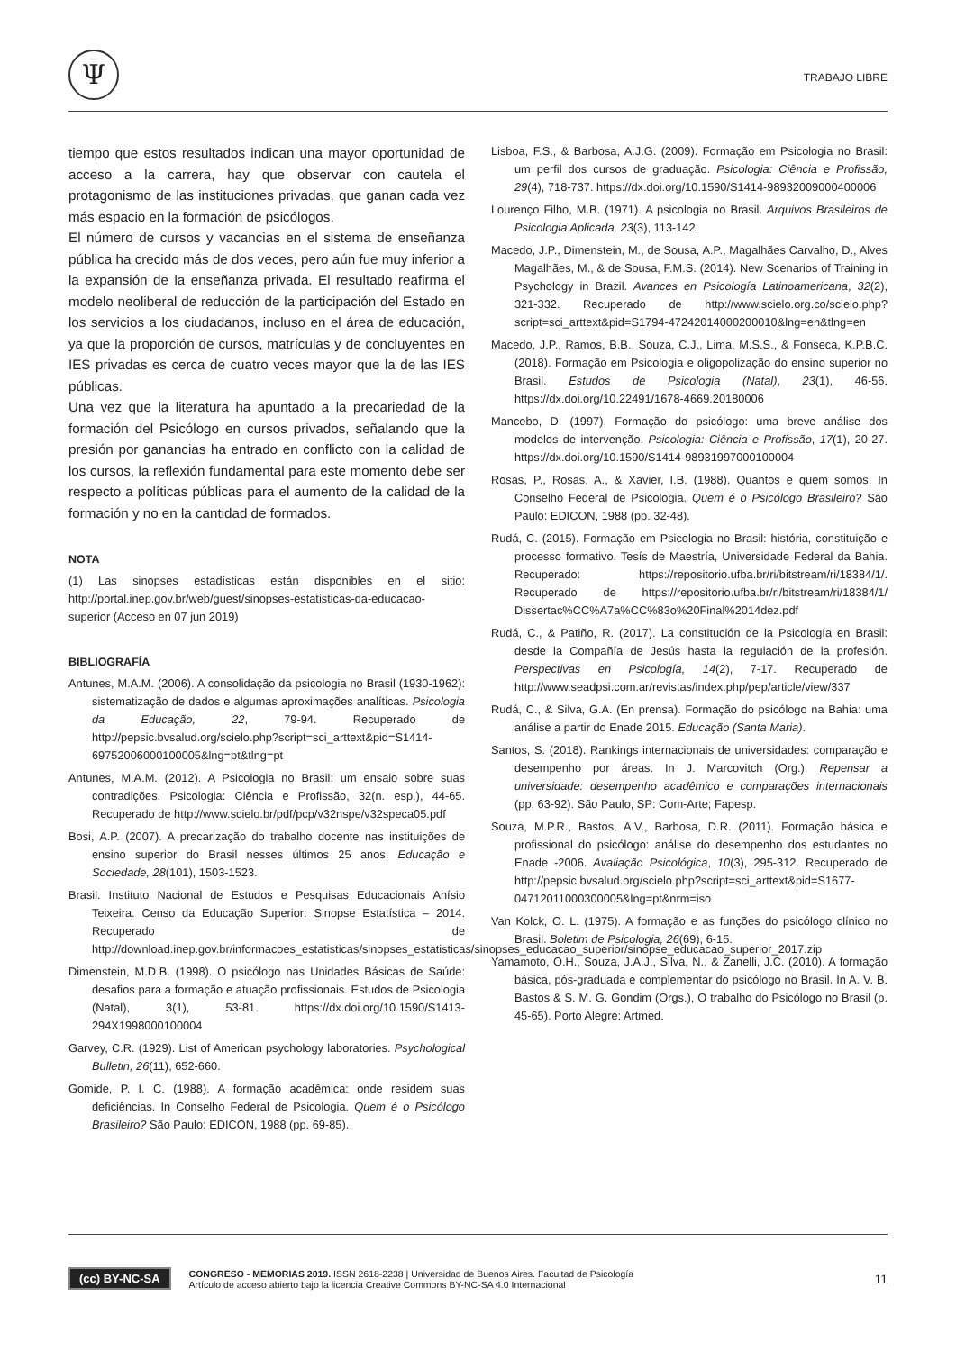Ψ TRABAJO LIBRE
tiempo que estos resultados indican una mayor oportunidad de acceso a la carrera, hay que observar con cautela el protagonismo de las instituciones privadas, que ganan cada vez más espacio en la formación de psicólogos.
El número de cursos y vacancias en el sistema de enseñanza pública ha crecido más de dos veces, pero aún fue muy inferior a la expansión de la enseñanza privada. El resultado reafirma el modelo neoliberal de reducción de la participación del Estado en los servicios a los ciudadanos, incluso en el área de educación, ya que la proporción de cursos, matrículas y de concluyentes en IES privadas es cerca de cuatro veces mayor que la de las IES públicas.
Una vez que la literatura ha apuntado a la precariedad de la formación del Psicólogo en cursos privados, señalando que la presión por ganancias ha entrado en conflicto con la calidad de los cursos, la reflexión fundamental para este momento debe ser respecto a políticas públicas para el aumento de la calidad de la formación y no en la cantidad de formados.
NOTA
(1) Las sinopses estadísticas están disponibles en el sitio: http://portal.inep.gov.br/web/guest/sinopses-estatisticas-da-educacao-superior (Acceso en 07 jun 2019)
BIBLIOGRAFÍA
Antunes, M.A.M. (2006). A consolidação da psicologia no Brasil (1930-1962): sistematização de dados e algumas aproximações analíticas. Psicologia da Educação, 22, 79-94. Recuperado de http://pepsic.bvsalud.org/scielo.php?script=sci_arttext&pid=S1414-69752006000100005&lng=pt&tlng=pt
Antunes, M.A.M. (2012). A Psicologia no Brasil: um ensaio sobre suas contradições. Psicologia: Ciência e Profissão, 32(n. esp.), 44-65. Recuperado de http://www.scielo.br/pdf/pcp/v32nspe/v32speca05.pdf
Bosi, A.P. (2007). A precarização do trabalho docente nas instituições de ensino superior do Brasil nesses últimos 25 anos. Educação e Sociedade, 28(101), 1503-1523.
Brasil. Instituto Nacional de Estudos e Pesquisas Educacionais Anísio Teixeira. Censo da Educação Superior: Sinopse Estatística – 2014. Recuperado de http://download.inep.gov.br/informacoes_estatisticas/sinopses_estatisticas/sinopses_educacao_superior/sinopse_educacao_superior_2017.zip
Dimenstein, M.D.B. (1998). O psicólogo nas Unidades Básicas de Saúde: desafios para a formação e atuação profissionais. Estudos de Psicologia (Natal), 3(1), 53-81. https://dx.doi.org/10.1590/S1413-294X1998000100004
Garvey, C.R. (1929). List of American psychology laboratories. Psychological Bulletin, 26(11), 652-660.
Gomide, P. I. C. (1988). A formação acadêmica: onde residem suas deficiências. In Conselho Federal de Psicologia. Quem é o Psicólogo Brasileiro? São Paulo: EDICON, 1988 (pp. 69-85).
Lisboa, F.S., & Barbosa, A.J.G. (2009). Formação em Psicologia no Brasil: um perfil dos cursos de graduação. Psicologia: Ciência e Profissão, 29(4), 718-737. https://dx.doi.org/10.1590/S1414-98932009000400006
Lourenço Filho, M.B. (1971). A psicologia no Brasil. Arquivos Brasileiros de Psicologia Aplicada, 23(3), 113-142.
Macedo, J.P., Dimenstein, M., de Sousa, A.P., Magalhães Carvalho, D., Alves Magalhães, M., & de Sousa, F.M.S. (2014). New Scenarios of Training in Psychology in Brazil. Avances en Psicología Latinoamericana, 32(2), 321-332. Recuperado de http://www.scielo.org.co/scielo.php?script=sci_arttext&pid=S1794-47242014000200010&lng=en&tlng=en
Macedo, J.P., Ramos, B.B., Souza, C.J., Lima, M.S.S., & Fonseca, K.P.B.C. (2018). Formação em Psicologia e oligopolização do ensino superior no Brasil. Estudos de Psicologia (Natal), 23(1), 46-56. https://dx.doi.org/10.22491/1678-4669.20180006
Mancebo, D. (1997). Formação do psicólogo: uma breve análise dos modelos de intervenção. Psicologia: Ciência e Profissão, 17(1), 20-27. https://dx.doi.org/10.1590/S1414-98931997000100004
Rosas, P., Rosas, A., & Xavier, I.B. (1988). Quantos e quem somos. In Conselho Federal de Psicologia. Quem é o Psicólogo Brasileiro? São Paulo: EDICON, 1988 (pp. 32-48).
Rudá, C. (2015). Formação em Psicologia no Brasil: história, constituição e processo formativo. Tesís de Maestría, Universidade Federal da Bahia. Recuperado: https://repositorio.ufba.br/ri/bitstream/ri/18384/1/. Recuperado de https://repositorio.ufba.br/ri/bitstream/ri/18384/1/ Dissertac%CC%A7a%CC%83o%20Final%2014dez.pdf
Rudá, C., & Patiño, R. (2017). La constitución de la Psicología en Brasil: desde la Compañía de Jesús hasta la regulación de la profesión. Perspectivas en Psicología, 14(2), 7-17. Recuperado de http://www.seadpsi.com.ar/revistas/index.php/pep/article/view/337
Rudá, C., & Silva, G.A. (En prensa). Formação do psicólogo na Bahia: uma análise a partir do Enade 2015. Educação (Santa Maria).
Santos, S. (2018). Rankings internacionais de universidades: comparação e desempenho por áreas. In J. Marcovitch (Org.), Repensar a universidade: desempenho acadêmico e comparações internacionais (pp. 63-92). São Paulo, SP: Com-Arte; Fapesp.
Souza, M.P.R., Bastos, A.V., Barbosa, D.R. (2011). Formação básica e profissional do psicólogo: análise do desempenho dos estudantes no Enade -2006. Avaliação Psicológica, 10(3), 295-312. Recuperado de http://pepsic.bvsalud.org/scielo.php?script=sci_arttext&pid=S1677-04712011000300005&lng=pt&nrm=iso
Van Kolck, O. L. (1975). A formação e as funções do psicólogo clínico no Brasil. Boletim de Psicologia, 26(69), 6-15.
Yamamoto, O.H., Souza, J.A.J., Silva, N., & Zanelli, J.C. (2010). A formação básica, pós-graduada e complementar do psicólogo no Brasil. In A. V. B. Bastos & S. M. G. Gondim (Orgs.), O trabalho do Psicólogo no Brasil (p. 45-65). Porto Alegre: Artmed.
(cc) BY-NC-SA
CONGRESO - MEMORIAS 2019. ISSN 2618-2238 | Universidad de Buenos Aires. Facultad de Psicología
Artículo de acceso abierto bajo la licencia Creative Commons BY-NC-SA 4.0 Internacional
11